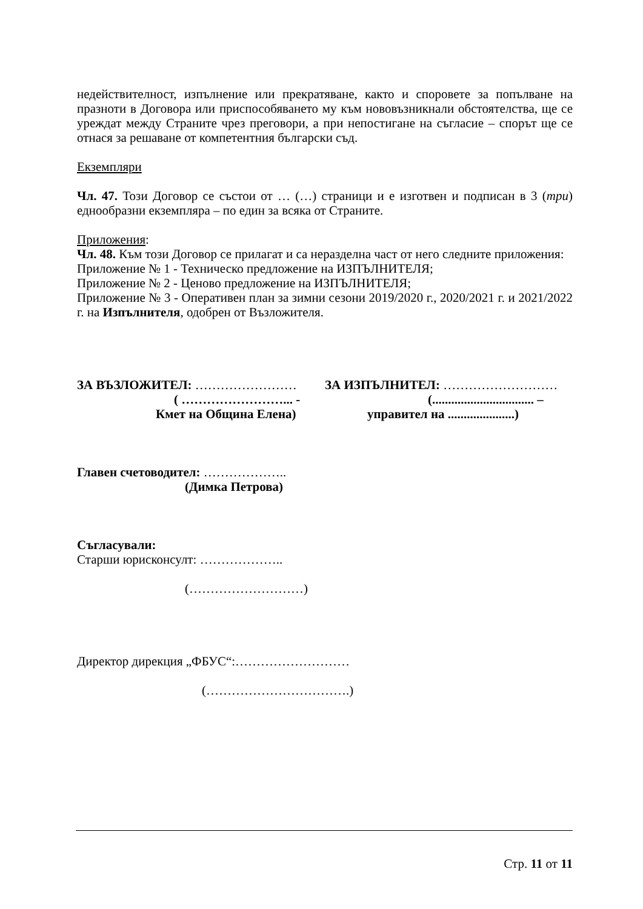недействителност, изпълнение или прекратяване, както и споровете за попълване на празноти в Договора или приспособяването му към нововъзникнали обстоятелства, ще се уреждат между Страните чрез преговори, а при непостигане на съгласие – спорът ще се отнася за решаване от компетентния български съд.
Екземпляри
Чл. 47. Този Договор се състои от … (…) страници и е изготвен и подписан в 3 (три) еднообразни екземпляра – по един за всяка от Страните.
Приложения:
Чл. 48. Към този Договор се прилагат и са неразделна част от него следните приложения:
Приложение № 1 - Техническо предложение на ИЗПЪЛНИТЕЛЯ;
Приложение № 2 - Ценово предложение на ИЗПЪЛНИТЕЛЯ;
Приложение № 3 - Оперативен план за зимни сезони 2019/2020 г., 2020/2021 г. и 2021/2022 г. на Изпълнителя, одобрен от Възложителя.
ЗА ВЪЗЛОЖИТЕЛ: ……………………
( ……………………... -
Кмет на Община Елена)
ЗА ИЗПЪЛНИТЕЛ: ………………………
(................................ –
управител на .....................)
Главен счетоводител: ………………..
(Димка Петрова)
Съгласували:
Старши юрисконсулт: ………………..
(………………………)
Директор дирекция „ФБУС“:………………………
(…………………………….)
Стр. 11 от 11